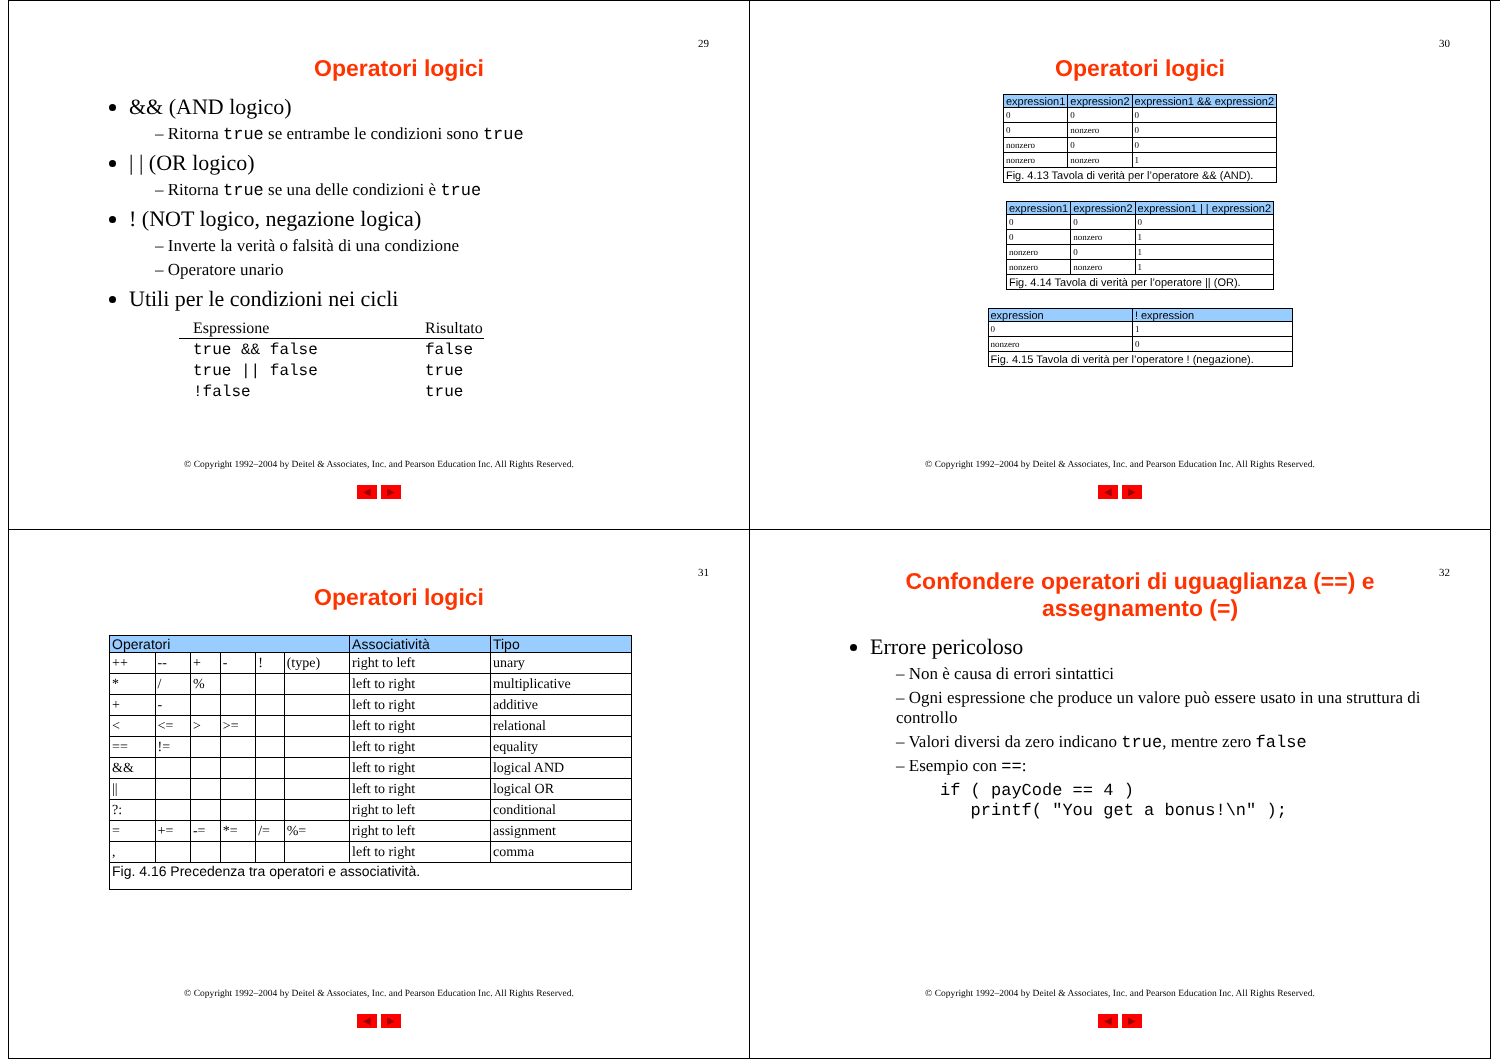29
Operatori logici
&& (AND logico)
– Ritorna true se entrambe le condizioni sono true
| | (OR logico)
– Ritorna true se una delle condizioni è true
! (NOT logico, negazione logica)
– Inverte la verità o falsità di una condizione
– Operatore unario
Utili per le condizioni nei cicli
| Espressione | Risultato |
| true && false | false |
| true // false | true |
| !false | true |
© Copyright 1992–2004 by Deitel & Associates, Inc. and Pearson Education Inc. All Rights Reserved.
◀ ▶
30
Operatori logici
| expression1 | expression2 | expression1 && expression2 |
| --- | --- | --- |
| 0 | 0 | 0 |
| 0 | nonzero | 0 |
| nonzero | 0 | 0 |
| nonzero | nonzero | 1 |
| Fig. 4.13 Tavola di verità per l’operatore && (AND). | | |
| expression1 | expression2 | expression1 / / expression2 |
| --- | --- | --- |
| 0 | 0 | 0 |
| 0 | nonzero | 1 |
| nonzero | 0 | 1 |
| nonzero | nonzero | 1 |
| Fig. 4.14 Tavola di verità per l’operatore // (OR). | | |
| expression | ! expression |
| --- | --- |
| 0 | 1 |
| nonzero | 0 |
| Fig. 4.15 Tavola di verità per l’operatore ! (negazione). | |
© Copyright 1992–2004 by Deitel & Associates, Inc. and Pearson Education Inc. All Rights Reserved.
◀ ▶
31
Operatori logici
| Operatori | | | | | | Associatività | Tipo |
| --- | --- | --- | --- | --- | --- | --- | --- |
| ++ | -- | + | - | ! | (type) | right to left | unary |
| * | / | % | | | | left to right | multiplicative |
| + | - | | | | | left to right | additive |
| < | <= | > | >= | | | left to right | relational |
| == | != | | | | | left to right | equality |
| && | | | | | | left to right | logical AND |
| // | | | | | | left to right | logical OR |
| ?: | | | | | | right to left | conditional |
| = | += | -= | *= | /= | %= | right to left | assignment |
| , | | | | | | left to right | comma |
| Fig. 4.16 Precedenza tra operatori e associatività. | | | | | | | |
© Copyright 1992–2004 by Deitel & Associates, Inc. and Pearson Education Inc. All Rights Reserved.
◀ ▶
32
Confondere operatori di uguaglianza (==) e assegnamento (=)
Errore pericoloso
– Non è causa di errori sintattici
– Ogni espressione che produce un valore può essere usato in una struttura di controllo
– Valori diversi da zero indicano true, mentre zero false
– Esempio con ==:
if ( payCode == 4 )
printf( "You get a bonus!\n" );
© Copyright 1992–2004 by Deitel & Associates, Inc. and Pearson Education Inc. All Rights Reserved.
◀ ▶